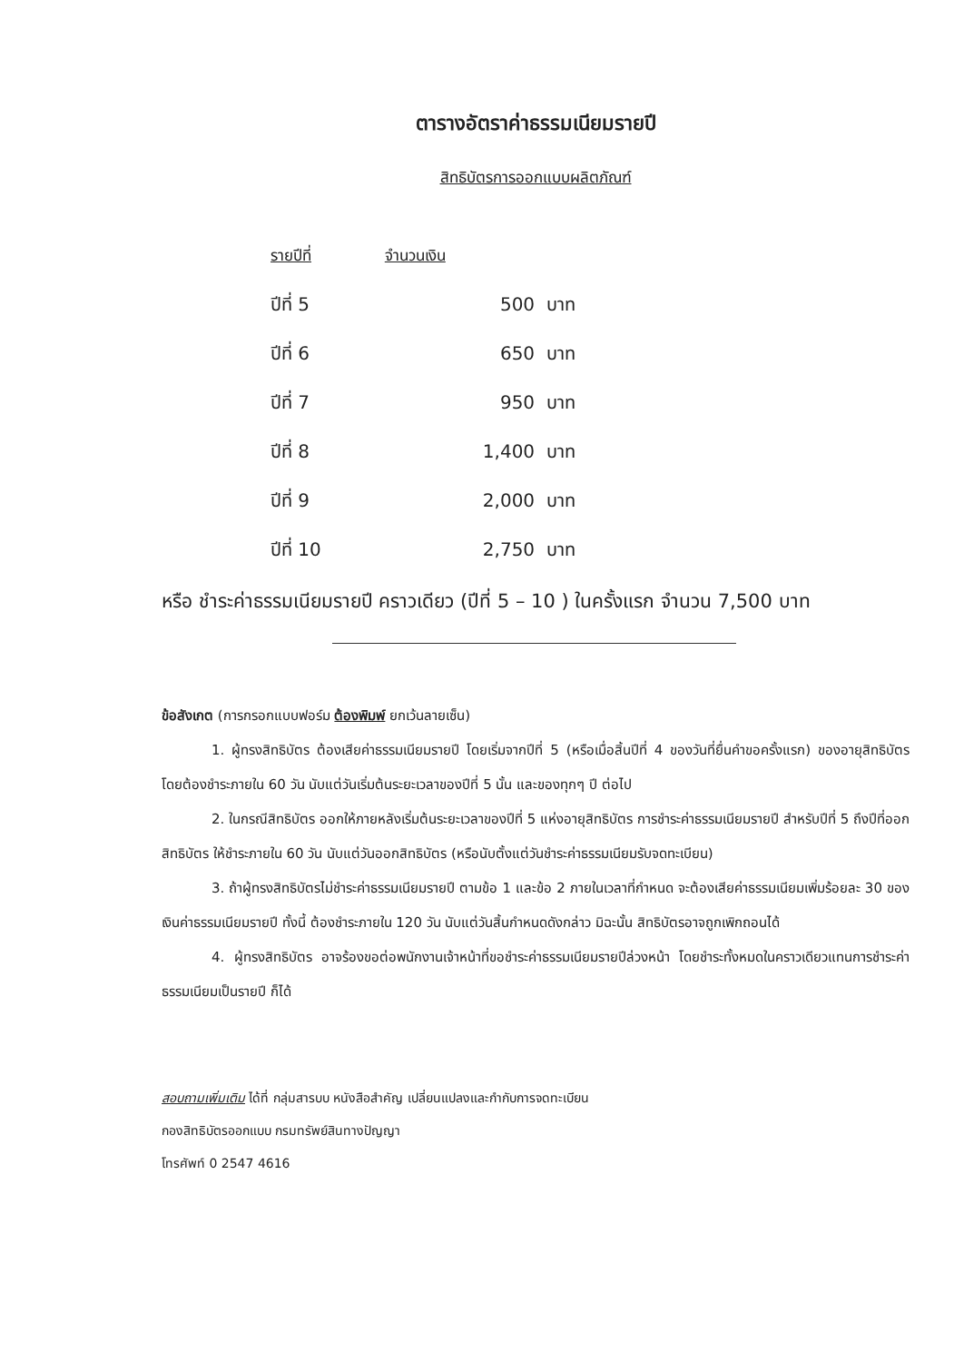ตารางอัตราค่าธรรมเนียมรายปี
สิทธิบัตรการออกแบบผลิตภัณฑ์
| รายปีที่ | จำนวนเงิน |
| --- | --- |
| ปีที่ 5 | 500 บาท |
| ปีที่ 6 | 650 บาท |
| ปีที่ 7 | 950 บาท |
| ปีที่ 8 | 1,400 บาท |
| ปีที่ 9 | 2,000 บาท |
| ปีที่ 10 | 2,750 บาท |
หรือ ชำระค่าธรรมเนียมรายปี คราวเดียว (ปีที่ 5 – 10 ) ในครั้งแรก จำนวน 7,500 บาท
ข้อสังเกต (การกรอกแบบฟอร์ม ต้องพิมพ์ ยกเว้นลายเซ็น)
1. ผู้ทรงสิทธิบัตร ต้องเสียค่าธรรมเนียมรายปี โดยเริ่มจากปีที่ 5 (หรือเมื่อสิ้นปีที่ 4 ของวันที่ยื่นคำขอครั้งแรก) ของอายุสิทธิบัตร โดยต้องชำระภายใน 60 วัน นับแต่วันเริ่มต้นระยะเวลาของปีที่ 5 นั้น และของทุกๆ ปี ต่อไป
2. ในกรณีสิทธิบัตร ออกให้ภายหลังเริ่มต้นระยะเวลาของปีที่ 5 แห่งอายุสิทธิบัตร การชำระค่าธรรมเนียมรายปี สำหรับปีที่ 5 ถึงปีที่ออกสิทธิบัตร ให้ชำระภายใน 60 วัน นับแต่วันออกสิทธิบัตร (หรือนับตั้งแต่วันชำระค่าธรรมเนียมรับจดทะเบียน)
3. ถ้าผู้ทรงสิทธิบัตรไม่ชำระค่าธรรมเนียมรายปี ตามข้อ 1 และข้อ 2 ภายในเวลาที่กำหนด จะต้องเสียค่าธรรมเนียมเพิ่มร้อยละ 30 ของเงินค่าธรรมเนียมรายปี ทั้งนี้ ต้องชำระภายใน 120 วัน นับแต่วันสิ้นกำหนดดังกล่าว มิฉะนั้น สิทธิบัตรอาจถูกเพิกถอนได้
4. ผู้ทรงสิทธิบัตร อาจร้องขอต่อพนักงานเจ้าหน้าที่ขอชำระค่าธรรมเนียมรายปีล่วงหน้า โดยชำระทั้งหมดในคราวเดียวแทนการชำระค่าธรรมเนียมเป็นรายปี ก็ได้
สอบถามเพิ่มเติม ได้ที่ กลุ่มสารบบ หนังสือสำคัญ เปลี่ยนแปลงและกำกับการจดทะเบียน
กองสิทธิบัตรออกแบบ กรมทรัพย์สินทางปัญญา
โทรศัพท์ 0 2547 4616